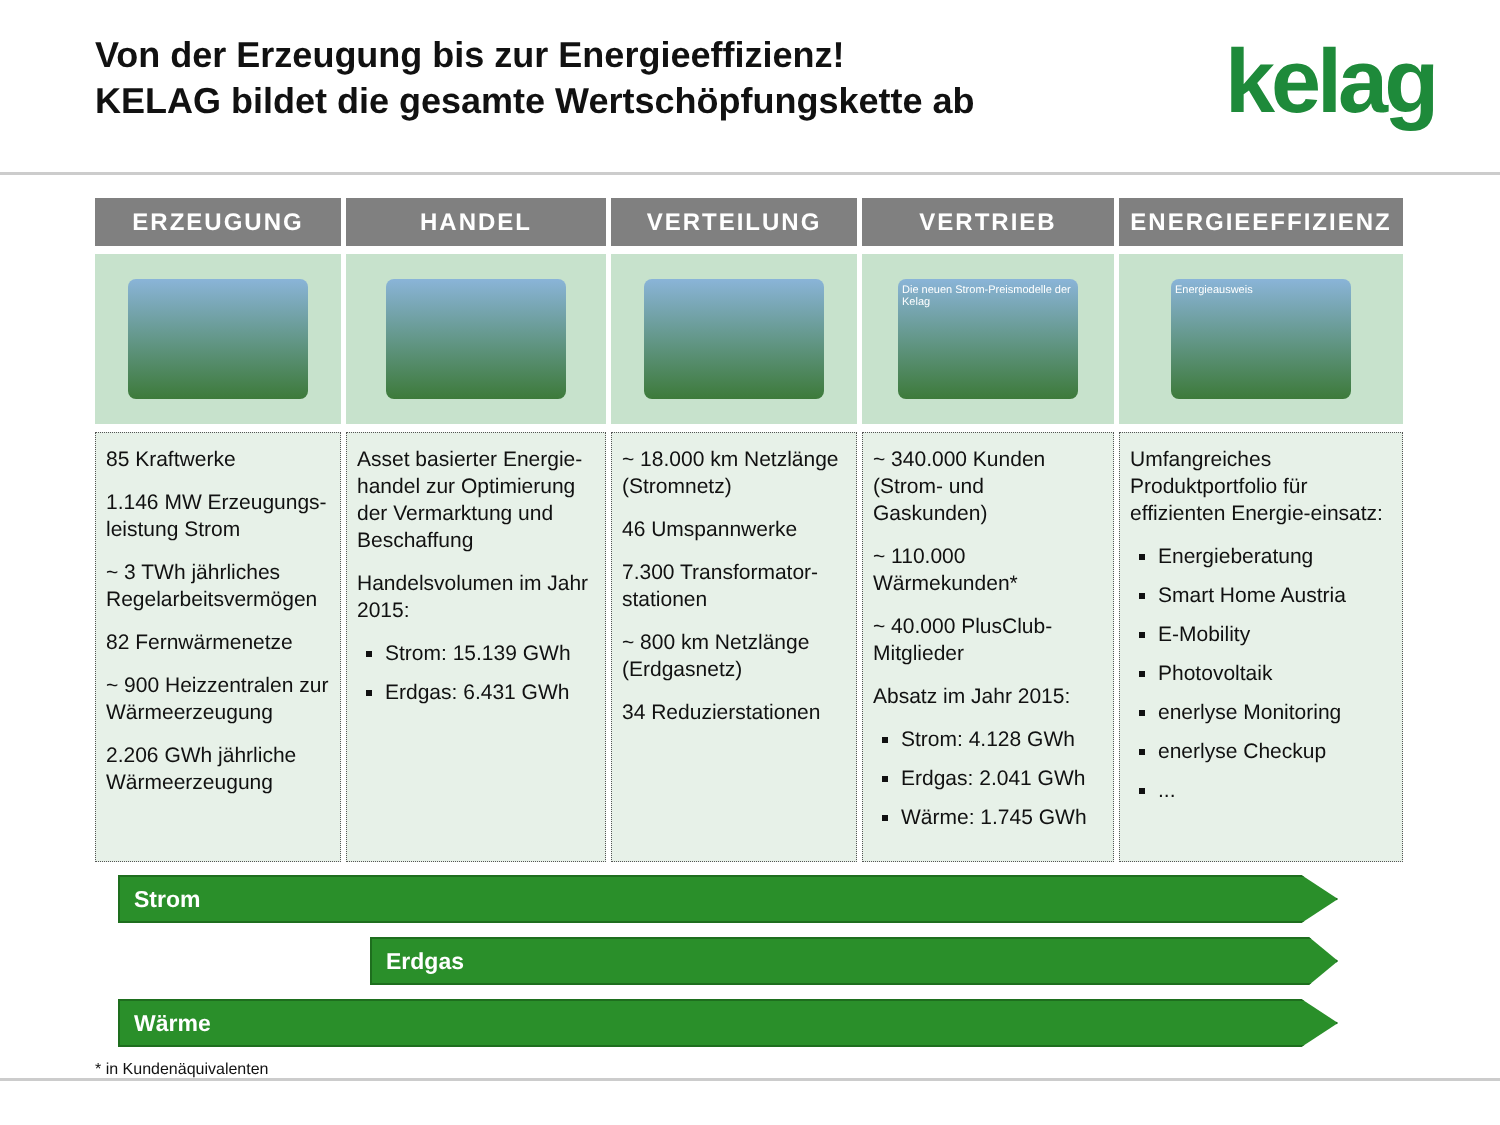Von der Erzeugung bis zur Energieeffizienz!
KELAG bildet die gesamte Wertschöpfungskette ab
kelag
ERZEUGUNG
85 Kraftwerke
1.146 MW Erzeugungs-leistung Strom
~ 3 TWh jährliches Regelarbeitsvermögen
82 Fernwärmenetze
~ 900 Heizzentralen zur Wärmeerzeugung
2.206 GWh jährliche Wärmeerzeugung
HANDEL
Asset basierter Energie-handel zur Optimierung der Vermarktung und Beschaffung
Handelsvolumen im Jahr 2015:
Strom: 15.139 GWh
Erdgas: 6.431 GWh
VERTEILUNG
~ 18.000 km Netzlänge (Stromnetz)
46 Umspannwerke
7.300 Transformator-stationen
~ 800 km Netzlänge (Erdgasnetz)
34 Reduzierstationen
VERTRIEB
Die neuen Strom-Preismodelle der Kelag
~ 340.000 Kunden (Strom- und Gaskunden)
~ 110.000 Wärmekunden*
~ 40.000 PlusClub-Mitglieder
Absatz im Jahr 2015:
Strom: 4.128 GWh
Erdgas: 2.041 GWh
Wärme: 1.745 GWh
ENERGIEEFFIZIENZ
Energieausweis
Umfangreiches Produktportfolio für effizienten Energie-einsatz:
Energieberatung
Smart Home Austria
E-Mobility
Photovoltaik
enerlyse Monitoring
enerlyse Checkup
...
Strom
Erdgas
Wärme
* in Kundenäquivalenten